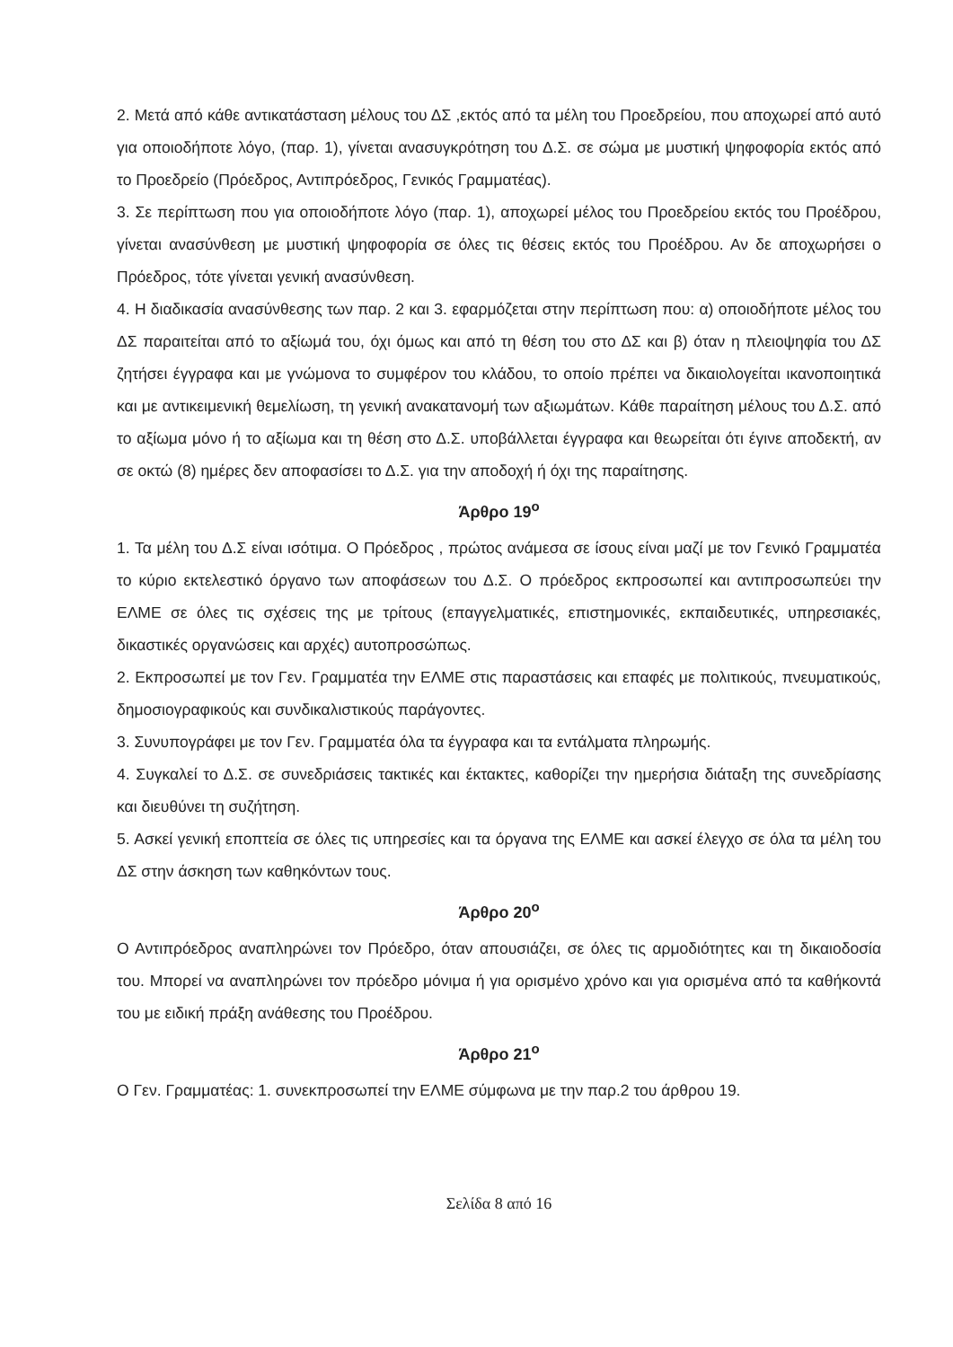2. Μετά από κάθε αντικατάσταση μέλους του ΔΣ ,εκτός από τα μέλη του Προεδρείου, που αποχωρεί από αυτό για οποιοδήποτε λόγο, (παρ. 1), γίνεται ανασυγκρότηση του Δ.Σ. σε σώμα με μυστική ψηφοφορία εκτός από το Προεδρείο (Πρόεδρος, Αντιπρόεδρος, Γενικός Γραμματέας).
3. Σε περίπτωση που για οποιοδήποτε λόγο (παρ. 1), αποχωρεί μέλος του Προεδρείου εκτός του Προέδρου, γίνεται ανασύνθεση με μυστική ψηφοφορία σε όλες τις θέσεις εκτός του Προέδρου. Αν δε αποχωρήσει ο Πρόεδρος, τότε γίνεται γενική ανασύνθεση.
4. Η διαδικασία ανασύνθεσης των παρ. 2 και 3. εφαρμόζεται στην περίπτωση που: α) οποιοδήποτε μέλος του ΔΣ παραιτείται από το αξίωμά του, όχι όμως και από τη θέση του στο ΔΣ και β) όταν η πλειοψηφία του ΔΣ ζητήσει έγγραφα και με γνώμονα το συμφέρον του κλάδου, το οποίο πρέπει να δικαιολογείται ικανοποιητικά και με αντικειμενική θεμελίωση, τη γενική ανακατανομή των αξιωμάτων. Κάθε παραίτηση μέλους του Δ.Σ. από το αξίωμα μόνο ή το αξίωμα και τη θέση στο Δ.Σ. υποβάλλεται έγγραφα και θεωρείται ότι έγινε αποδεκτή, αν σε οκτώ (8) ημέρες δεν αποφασίσει το Δ.Σ. για την αποδοχή ή όχι της παραίτησης.
Άρθρο 19<sup>ο</sup>
1. Τα μέλη του Δ.Σ είναι ισότιμα. Ο Πρόεδρος , πρώτος ανάμεσα σε ίσους είναι μαζί με τον Γενικό Γραμματέα το κύριο εκτελεστικό όργανο των αποφάσεων του Δ.Σ. Ο πρόεδρος εκπροσωπεί και αντιπροσωπεύει την ΕΛΜΕ σε όλες τις σχέσεις της με τρίτους (επαγγελματικές, επιστημονικές, εκπαιδευτικές, υπηρεσιακές, δικαστικές οργανώσεις και αρχές) αυτοπροσώπως.
2. Εκπροσωπεί με τον Γεν. Γραμματέα την ΕΛΜΕ στις παραστάσεις και επαφές με πολιτικούς, πνευματικούς, δημοσιογραφικούς και συνδικαλιστικούς παράγοντες.
3. Συνυπογράφει με τον Γεν. Γραμματέα όλα τα έγγραφα και τα εντάλματα πληρωμής.
4. Συγκαλεί το Δ.Σ. σε συνεδριάσεις τακτικές και έκτακτες, καθορίζει την ημερήσια διάταξη της συνεδρίασης και διευθύνει τη συζήτηση.
5. Ασκεί γενική εποπτεία σε όλες τις υπηρεσίες και τα όργανα της ΕΛΜΕ και ασκεί έλεγχο σε όλα τα μέλη του ΔΣ στην άσκηση των καθηκόντων τους.
Άρθρο 20<sup>ο</sup>
Ο Αντιπρόεδρος αναπληρώνει τον Πρόεδρο, όταν απουσιάζει, σε όλες τις αρμοδιότητες και τη δικαιοδοσία του. Μπορεί να αναπληρώνει τον πρόεδρο μόνιμα ή για ορισμένο χρόνο και για ορισμένα από τα καθήκοντά του με ειδική πράξη ανάθεσης του Προέδρου.
Άρθρο 21<sup>ο</sup>
Ο Γεν. Γραμματέας: 1. συνεκπροσωπεί την ΕΛΜΕ σύμφωνα με την παρ.2 του άρθρου 19.
Σελίδα 8 από 16